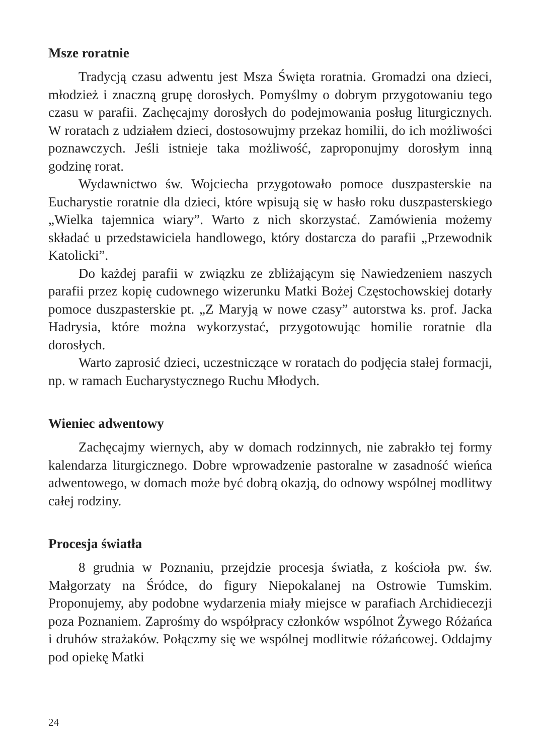Msze roratnie
Tradycją czasu adwentu jest Msza Święta roratnia. Gromadzi ona dzieci, młodzież i znaczną grupę dorosłych. Pomyślmy o dobrym przygotowaniu tego czasu w parafii. Zachęcajmy dorosłych do podejmowania posług liturgicznych. W roratach z udziałem dzieci, dostosowujmy przekaz homilii, do ich możliwości poznawczych. Jeśli istnieje taka możliwość, zaproponujmy dorosłym inną godzinę rorat.
Wydawnictwo św. Wojciecha przygotowało pomoce duszpasterskie na Eucharystie roratnie dla dzieci, które wpisują się w hasło roku duszpasterskiego „Wielka tajemnica wiary”. Warto z nich skorzystać. Zamówienia możemy składać u przedstawiciela handlowego, który dostarcza do parafii „Przewodnik Katolicki”.
Do każdej parafii w związku ze zbliżającym się Nawiedzeniem naszych parafii przez kopię cudownego wizerunku Matki Bożej Częstochowskiej dotarły pomoce duszpasterskie pt. „Z Maryją w nowe czasy” autorstwa ks. prof. Jacka Hadrysia, które można wykorzystać, przygotowując homilie roratnie dla dorosłych.
Warto zaprosić dzieci, uczestniczące w roratach do podjęcia stałej formacji, np. w ramach Eucharystycznego Ruchu Młodych.
Wieniec adwentowy
Zachęcajmy wiernych, aby w domach rodzinnych, nie zabrakło tej formy kalendarza liturgicznego. Dobre wprowadzenie pastoralne w zasadność wieńca adwentowego, w domach może być dobrą okazją, do odnowy wspólnej modlitwy całej rodziny.
Procesja światła
8 grudnia w Poznaniu, przejdzie procesja światła, z kościoła pw. św. Małgorzaty na Śródce, do figury Niepokalanej na Ostrowie Tumskim. Proponujemy, aby podobne wydarzenia miały miejsce w parafiach Archidiecezji poza Poznaniem. Zaprośmy do współpracy członków wspólnot Żywego Różańca i druhów strażaków. Połączmy się we wspólnej modlitwie różańcowej. Oddajmy pod opiekę Matki
24